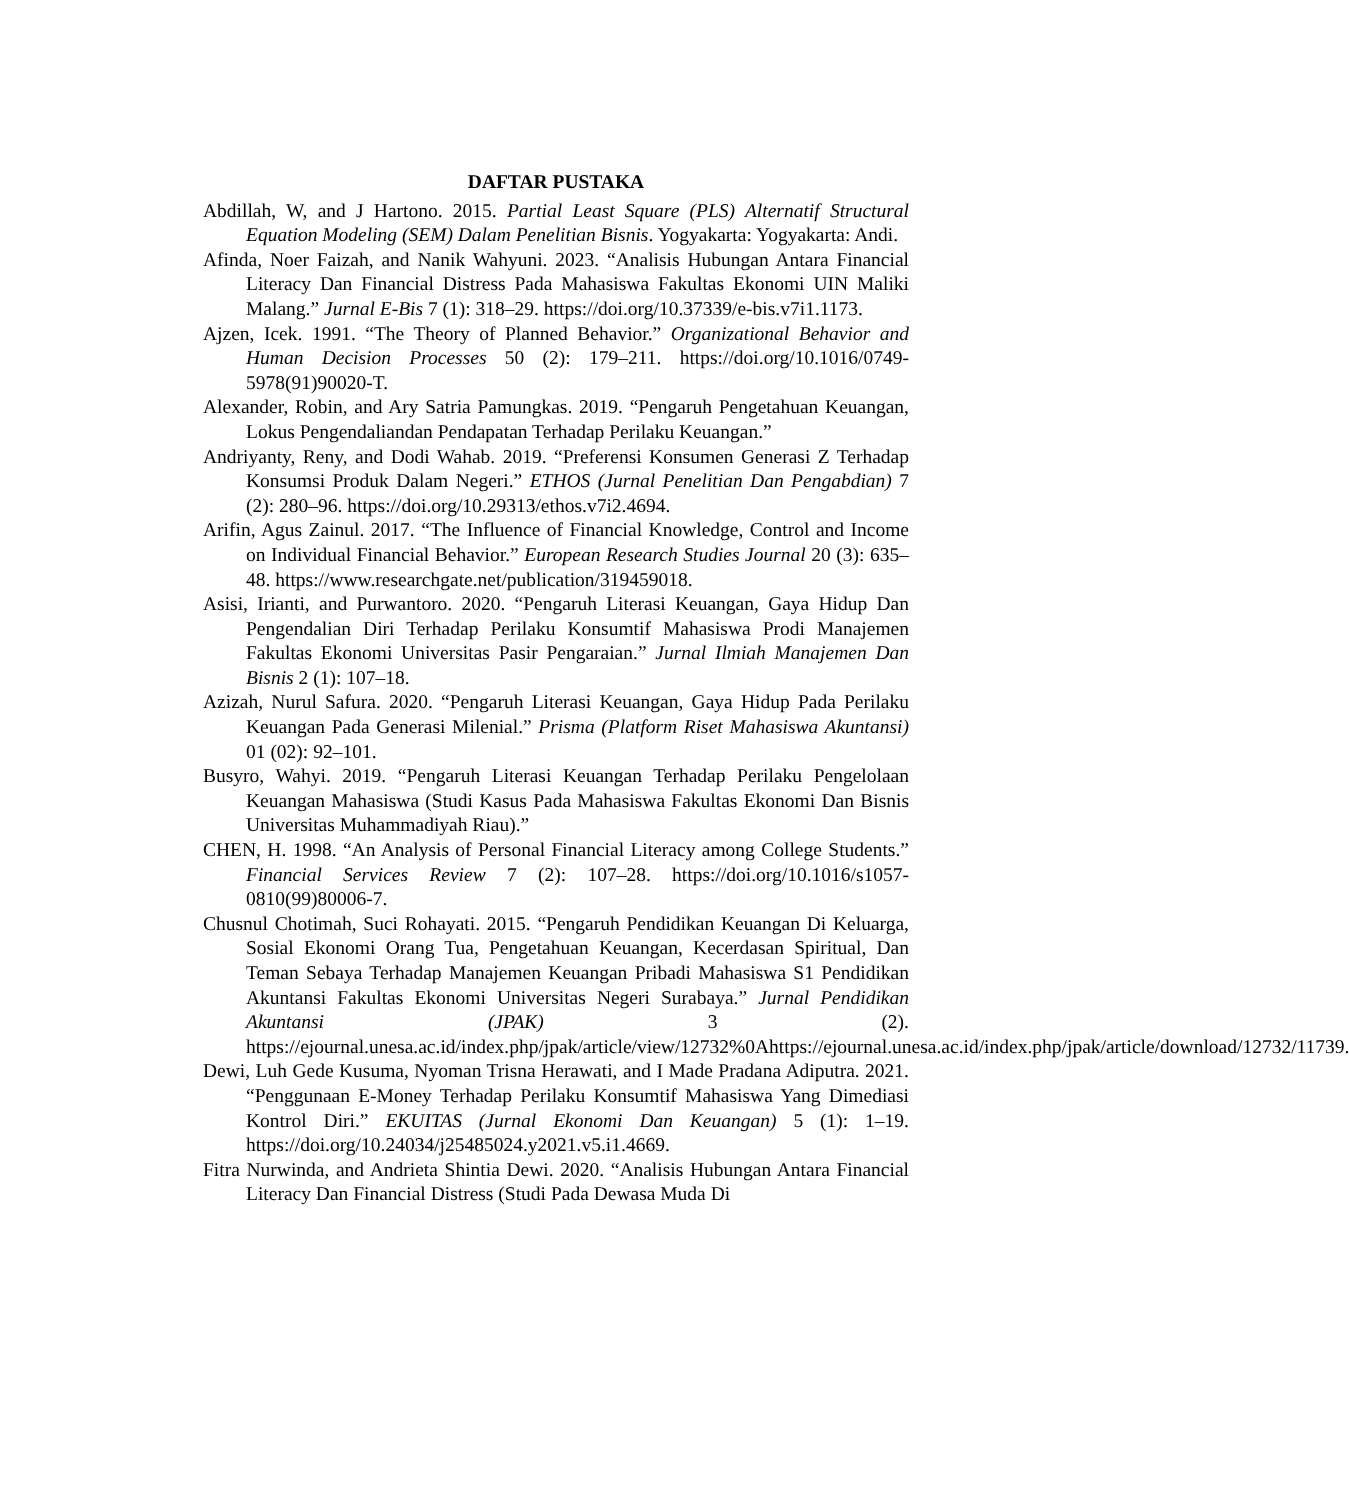DAFTAR PUSTAKA
Abdillah, W, and J Hartono. 2015. Partial Least Square (PLS) Alternatif Structural Equation Modeling (SEM) Dalam Penelitian Bisnis. Yogyakarta: Yogyakarta: Andi.
Afinda, Noer Faizah, and Nanik Wahyuni. 2023. “Analisis Hubungan Antara Financial Literacy Dan Financial Distress Pada Mahasiswa Fakultas Ekonomi UIN Maliki Malang.” Jurnal E-Bis 7 (1): 318–29. https://doi.org/10.37339/e-bis.v7i1.1173.
Ajzen, Icek. 1991. “The Theory of Planned Behavior.” Organizational Behavior and Human Decision Processes 50 (2): 179–211. https://doi.org/10.1016/0749-5978(91)90020-T.
Alexander, Robin, and Ary Satria Pamungkas. 2019. “Pengaruh Pengetahuan Keuangan, Lokus Pengendaliandan Pendapatan Terhadap Perilaku Keuangan.”
Andriyanty, Reny, and Dodi Wahab. 2019. “Preferensi Konsumen Generasi Z Terhadap Konsumsi Produk Dalam Negeri.” ETHOS (Jurnal Penelitian Dan Pengabdian) 7 (2): 280–96. https://doi.org/10.29313/ethos.v7i2.4694.
Arifin, Agus Zainul. 2017. “The Influence of Financial Knowledge, Control and Income on Individual Financial Behavior.” European Research Studies Journal 20 (3): 635–48. https://www.researchgate.net/publication/319459018.
Asisi, Irianti, and Purwantoro. 2020. “Pengaruh Literasi Keuangan, Gaya Hidup Dan Pengendalian Diri Terhadap Perilaku Konsumtif Mahasiswa Prodi Manajemen Fakultas Ekonomi Universitas Pasir Pengaraian.” Jurnal Ilmiah Manajemen Dan Bisnis 2 (1): 107–18.
Azizah, Nurul Safura. 2020. “Pengaruh Literasi Keuangan, Gaya Hidup Pada Perilaku Keuangan Pada Generasi Milenial.” Prisma (Platform Riset Mahasiswa Akuntansi) 01 (02): 92–101.
Busyro, Wahyi. 2019. “Pengaruh Literasi Keuangan Terhadap Perilaku Pengelolaan Keuangan Mahasiswa (Studi Kasus Pada Mahasiswa Fakultas Ekonomi Dan Bisnis Universitas Muhammadiyah Riau).”
CHEN, H. 1998. “An Analysis of Personal Financial Literacy among College Students.” Financial Services Review 7 (2): 107–28. https://doi.org/10.1016/s1057-0810(99)80006-7.
Chusnul Chotimah, Suci Rohayati. 2015. “Pengaruh Pendidikan Keuangan Di Keluarga, Sosial Ekonomi Orang Tua, Pengetahuan Keuangan, Kecerdasan Spiritual, Dan Teman Sebaya Terhadap Manajemen Keuangan Pribadi Mahasiswa S1 Pendidikan Akuntansi Fakultas Ekonomi Universitas Negeri Surabaya.” Jurnal Pendidikan Akuntansi (JPAK) 3 (2). https://ejournal.unesa.ac.id/index.php/jpak/article/view/12732%0Ahttps://ejournal.unesa.ac.id/index.php/jpak/article/download/12732/11739.
Dewi, Luh Gede Kusuma, Nyoman Trisna Herawati, and I Made Pradana Adiputra. 2021. “Penggunaan E-Money Terhadap Perilaku Konsumtif Mahasiswa Yang Dimediasi Kontrol Diri.” EKUITAS (Jurnal Ekonomi Dan Keuangan) 5 (1): 1–19. https://doi.org/10.24034/j25485024.y2021.v5.i1.4669.
Fitra Nurwinda, and Andrieta Shintia Dewi. 2020. “Analisis Hubungan Antara Financial Literacy Dan Financial Distress (Studi Pada Dewasa Muda Di